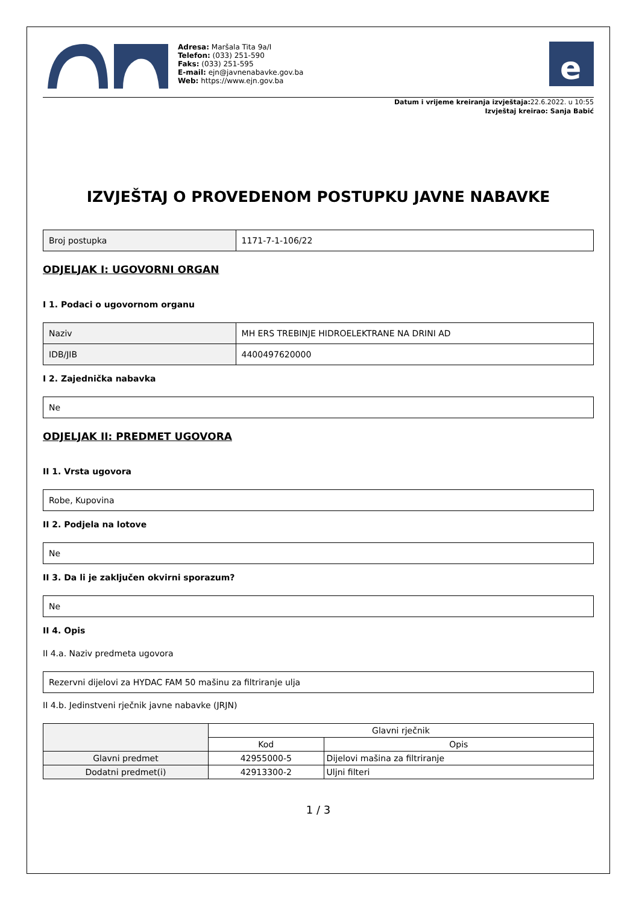Adresa: Maršala Tita 9a/I
Telefon: (033) 251-590
Faks: (033) 251-595
E-mail: ejn@javnenabavke.gov.ba
Web: https://www.ejn.gov.ba
e
Datum i vrijeme kreiranja izvještaja: 22.6.2022. u 10:55
Izvještaj kreirao: Sanja Babić
IZVJEŠTAJ O PROVEDENOM POSTUPKU JAVNE NABAVKE
| Broj postupka | 1171-7-1-106/22 |
ODJELJAK I: UGOVORNI ORGAN
I 1. Podaci o ugovornom organu
| Naziv | MH ERS TREBINJE HIDROELEKTRANE NA DRINI AD |
| IDB/JIB | 4400497620000 |
I 2. Zajednička nabavka
| Ne |
ODJELJAK II: PREDMET UGOVORA
II 1. Vrsta ugovora
| Robe, Kupovina |
II 2. Podjela na lotove
| Ne |
II 3. Da li je zaključen okvirni sporazum?
| Ne |
II 4. Opis
II 4.a. Naziv predmeta ugovora
| Rezervni dijelovi za HYDAC FAM 50 mašinu za filtriranje ulja |
II 4.b. Jedinstveni rječnik javne nabavke (JRJN)
| | Glavni rječnik | |
| --- | --- | --- |
| | Kod | Opis |
| Glavni predmet | 42955000-5 | Dijelovi mašina za filtriranje |
| Dodatni predmet(i) | 42913300-2 | Uljni filteri |
1 / 3